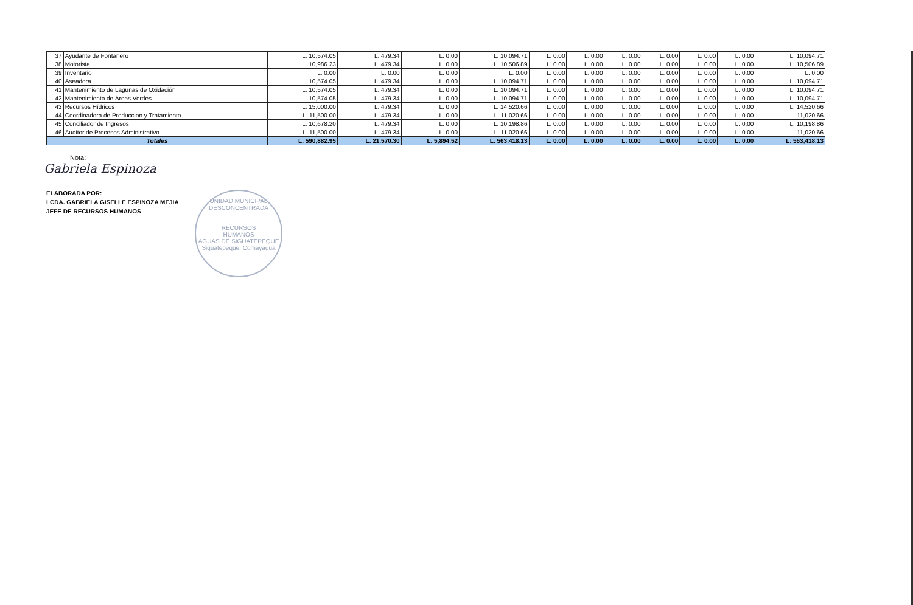| 37 | Ayudante de Fontanero | L. 10,574.05 | L. 479.34 | L. 0.00 | L. 10,094.71 | L. 0.00 | L. 0.00 | L. 0.00 | L. 0.00 | L. 0.00 | L. 0.00 | L. 10,094.71 |
| 38 | Motorista | L. 10,986.23 | L. 479.34 | L. 0.00 | L. 10,506.89 | L. 0.00 | L. 0.00 | L. 0.00 | L. 0.00 | L. 0.00 | L. 0.00 | L. 10,506.89 |
| 39 | Inventario | L. 0.00 | L. 0.00 | L. 0.00 | L. 0.00 | L. 0.00 | L. 0.00 | L. 0.00 | L. 0.00 | L. 0.00 | L. 0.00 | L. 0.00 |
| 40 | Aseadora | L. 10,574.05 | L. 479.34 | L. 0.00 | L. 10,094.71 | L. 0.00 | L. 0.00 | L. 0.00 | L. 0.00 | L. 0.00 | L. 0.00 | L. 10,094.71 |
| 41 | Mantenimiento de Lagunas de Oxidación | L. 10,574.05 | L. 479.34 | L. 0.00 | L. 10,094.71 | L. 0.00 | L. 0.00 | L. 0.00 | L. 0.00 | L. 0.00 | L. 0.00 | L. 10,094.71 |
| 42 | Mantenimiento de Áreas Verdes | L. 10,574.05 | L. 479.34 | L. 0.00 | L. 10,094.71 | L. 0.00 | L. 0.00 | L. 0.00 | L. 0.00 | L. 0.00 | L. 0.00 | L. 10,094.71 |
| 43 | Recursos Hídricos | L. 15,000.00 | L. 479.34 | L. 0.00 | L. 14,520.66 | L. 0.00 | L. 0.00 | L. 0.00 | L. 0.00 | L. 0.00 | L. 0.00 | L. 14,520.66 |
| 44 | Coordinadora de Produccion y Tratamiento | L. 11,500.00 | L. 479.34 | L. 0.00 | L. 11,020.66 | L. 0.00 | L. 0.00 | L. 0.00 | L. 0.00 | L. 0.00 | L. 0.00 | L. 11,020.66 |
| 45 | Conciliador de Ingresos | L. 10,678.20 | L. 479.34 | L. 0.00 | L. 10,198.86 | L. 0.00 | L. 0.00 | L. 0.00 | L. 0.00 | L. 0.00 | L. 0.00 | L. 10,198.86 |
| 46 | Auditor de Procesos Administrativo | L. 11,500.00 | L. 479.34 | L. 0.00 | L. 11,020.66 | L. 0.00 | L. 0.00 | L. 0.00 | L. 0.00 | L. 0.00 | L. 0.00 | L. 11,020.66 |
| Totales | | L. 590,882.95 | L. 21,570.30 | L. 5,894.52 | L. 563,418.13 | L. 0.00 | L. 0.00 | L. 0.00 | L. 0.00 | L. 0.00 | L. 0.00 | L. 563,418.13 |
Nota:
Gabriela Espinoza
ELABORADA POR:
LCDA. GABRIELA GISELLE ESPINOZA MEJIA
JEFE DE RECURSOS HUMANOS
UNIDAD MUNICIPAL DESCONCENTRADA
RECURSOS
HUMANOS
AGUAS DE SIGUATEPEQUE
Siguatepeque, Comayagua